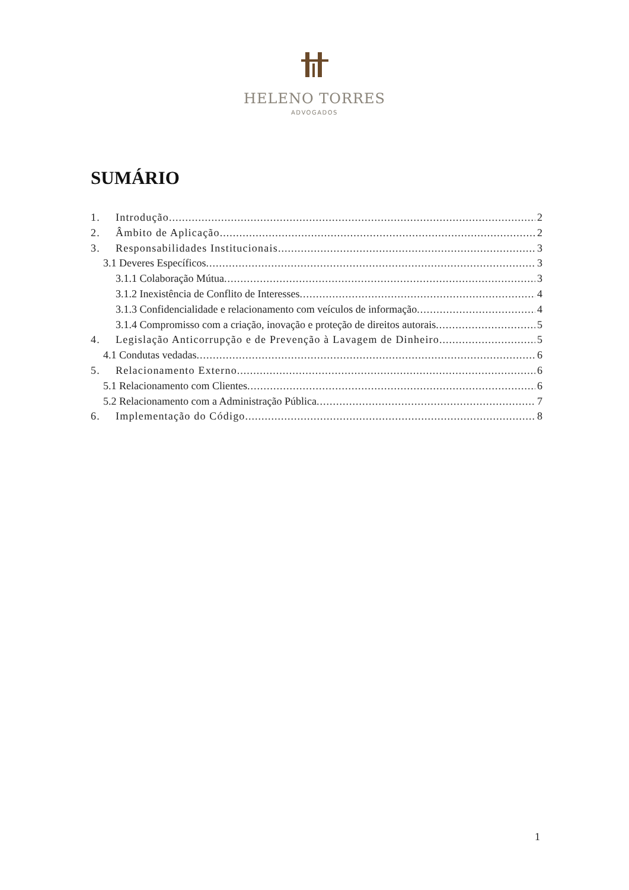HELENO TORRES
ADVOGADOS
SUMÁRIO
1. Introdução 2
2. Âmbito de Aplicação 2
3. Responsabilidades Institucionais 3
3.1 Deveres Específicos 3
3.1.1 Colaboração Mútua 3
3.1.2 Inexistência de Conflito de Interesses 4
3.1.3 Confidencialidade e relacionamento com veículos de informação 4
3.1.4 Compromisso com a criação, inovação e proteção de direitos autorais 5
4. Legislação Anticorrupção e de Prevenção à Lavagem de Dinheiro 5
4.1 Condutas vedadas 6
5. Relacionamento Externo 6
5.1 Relacionamento com Clientes 6
5.2 Relacionamento com a Administração Pública 7
6. Implementação do Código 8
1